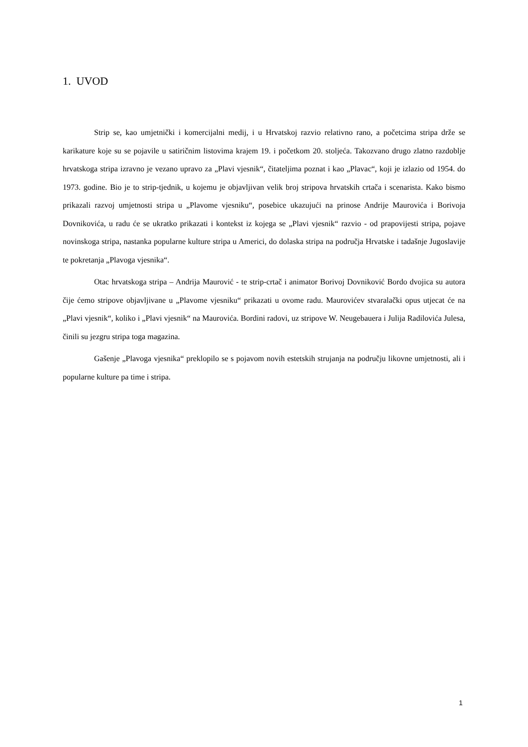1. UVOD
Strip se, kao umjetnički i komercijalni medij, i u Hrvatskoj razvio relativno rano, a početcima stripa drže se karikature koje su se pojavile u satiričnim listovima krajem 19. i početkom 20. stoljeća. Takozvano drugo zlatno razdoblje hrvatskoga stripa izravno je vezano upravo za „Plavi vjesnik“, čitateljima poznat i kao „Plavac“, koji je izlazio od 1954. do 1973. godine. Bio je to strip-tjednik, u kojemu je objavljivan velik broj stripova hrvatskih crtača i scenarista. Kako bismo prikazali razvoj umjetnosti stripa u „Plavome vjesniku“, posebice ukazujući na prinose Andrije Maurovića i Borivoja Dovnikovića, u radu će se ukratko prikazati i kontekst iz kojega se „Plavi vjesnik“ razvio - od prapovijesti stripa, pojave novinskoga stripa, nastanka popularne kulture stripa u Americi, do dolaska stripa na područja Hrvatske i tadašnje Jugoslavije te pokretanja „Plavoga vjesnika“.
Otac hrvatskoga stripa – Andrija Maurović - te strip-crtač i animator Borivoj Dovniković Bordo dvojica su autora čije ćemo stripove objavljivane u „Plavome vjesniku“ prikazati u ovome radu. Maurovićev stvaralački opus utjecat će na „Plavi vjesnik“, koliko i „Plavi vjesnik“ na Maurovića. Bordini radovi, uz stripove W. Neugebauera i Julija Radilovića Julesa, činili su jezgru stripa toga magazina.
Gašenje „Plavoga vjesnika“ preklopilo se s pojavom novih estetskih strujanja na području likovne umjetnosti, ali i popularne kulture pa time i stripa.
1